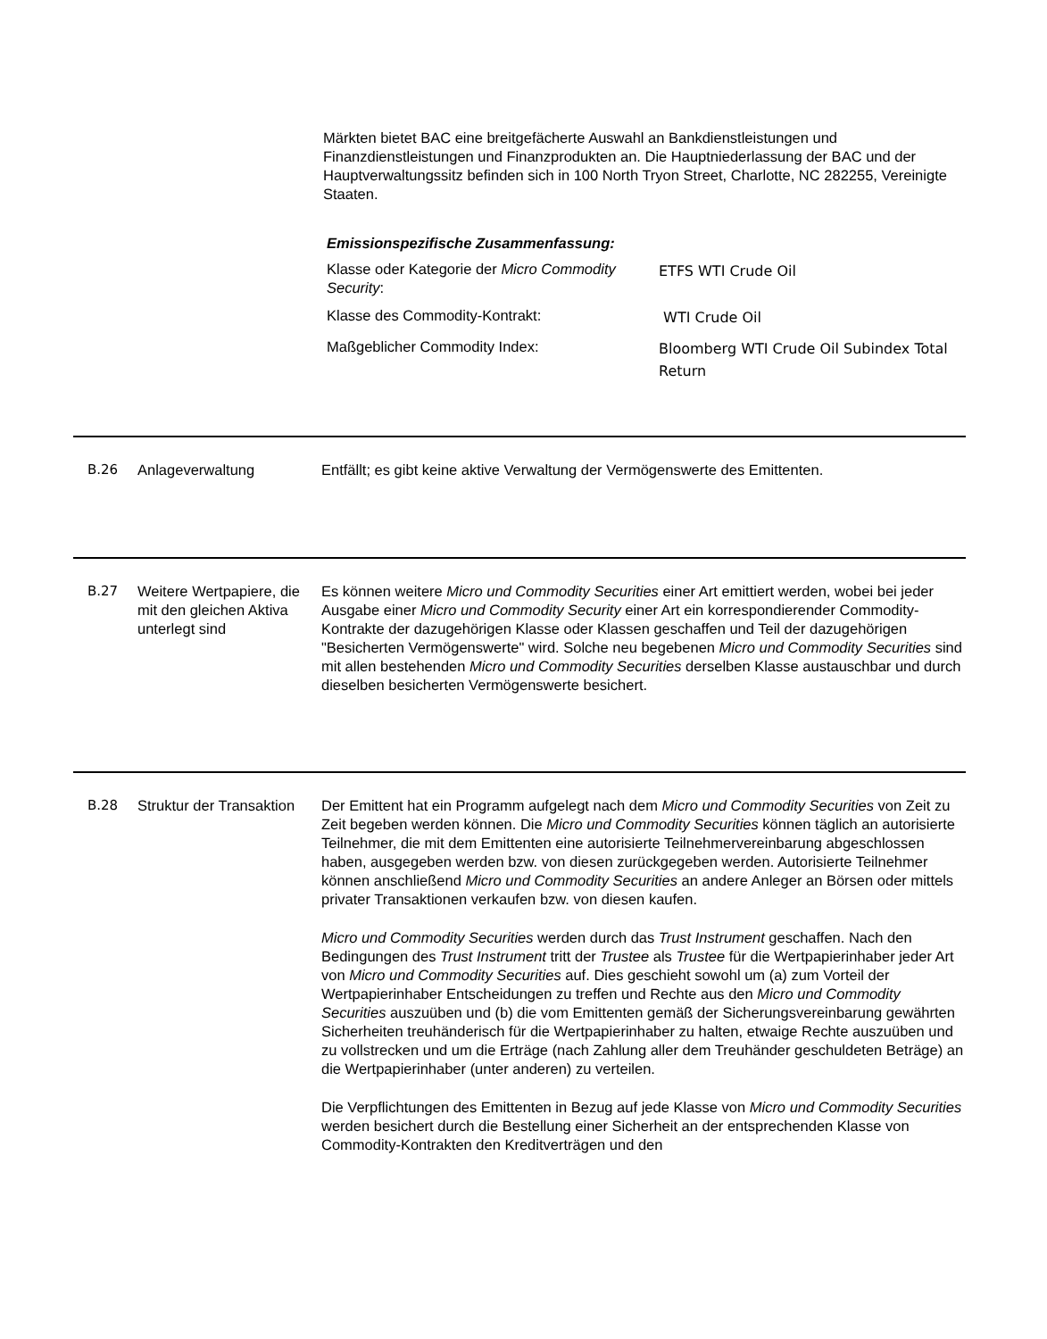Märkten bietet BAC eine breitgefächerte Auswahl an Bankdienstleistungen und Finanzdienstleistungen und Finanzprodukten an. Die Hauptniederlassung der BAC und der Hauptverwaltungssitz befinden sich in 100 North Tryon Street, Charlotte, NC 282255, Vereinigte Staaten.
Emissionspezifische Zusammenfassung:
| Klasse oder Kategorie der Micro Commodity Security : | ETFS WTI Crude Oil |
| Klasse des Commodity-Kontrakt: | WTI Crude Oil |
| Maßgeblicher Commodity Index: | Bloomberg WTI Crude Oil Subindex Total Return |
B.26 Anlageverwaltung Entfällt; es gibt keine aktive Verwaltung der Vermögenswerte des Emittenten.
B.27 Weitere Wertpapiere, die mit den gleichen Aktiva unterlegt sind
Es können weitere Micro und Commodity Securities einer Art emittiert werden, wobei bei jeder Ausgabe einer Micro und Commodity Security einer Art ein korrespondierender Commodity-Kontrakte der dazugehörigen Klasse oder Klassen geschaffen und Teil der dazugehörigen "Besicherten Vermögenswerte" wird. Solche neu begebenen Micro und Commodity Securities sind mit allen bestehenden Micro und Commodity Securities derselben Klasse austauschbar und durch dieselben besicherten Vermögenswerte besichert.
B.28 Struktur der Transaktion
Der Emittent hat ein Programm aufgelegt nach dem Micro und Commodity Securities von Zeit zu Zeit begeben werden können. Die Micro und Commodity Securities können täglich an autorisierte Teilnehmer, die mit dem Emittenten eine autorisierte Teilnehmervereinbarung abgeschlossen haben, ausgegeben werden bzw. von diesen zurückgegeben werden. Autorisierte Teilnehmer können anschließend Micro und Commodity Securities an andere Anleger an Börsen oder mittels privater Transaktionen verkaufen bzw. von diesen kaufen.
Micro und Commodity Securities werden durch das Trust Instrument geschaffen. Nach den Bedingungen des Trust Instrument tritt der Trustee als Trustee für die Wertpapierinhaber jeder Art von Micro und Commodity Securities auf. Dies geschieht sowohl um (a) zum Vorteil der Wertpapierinhaber Entscheidungen zu treffen und Rechte aus den Micro und Commodity Securities auszuüben und (b) die vom Emittenten gemäß der Sicherungsvereinbarung gewährten Sicherheiten treuhänderisch für die Wertpapierinhaber zu halten, etwaige Rechte auszuüben und zu vollstrecken und um die Erträge (nach Zahlung aller dem Treuhänder geschuldeten Beträge) an die Wertpapierinhaber (unter anderen) zu verteilen.
Die Verpflichtungen des Emittenten in Bezug auf jede Klasse von Micro und Commodity Securities werden besichert durch die Bestellung einer Sicherheit an der entsprechenden Klasse von Commodity-Kontrakten den Kreditverträgen und den